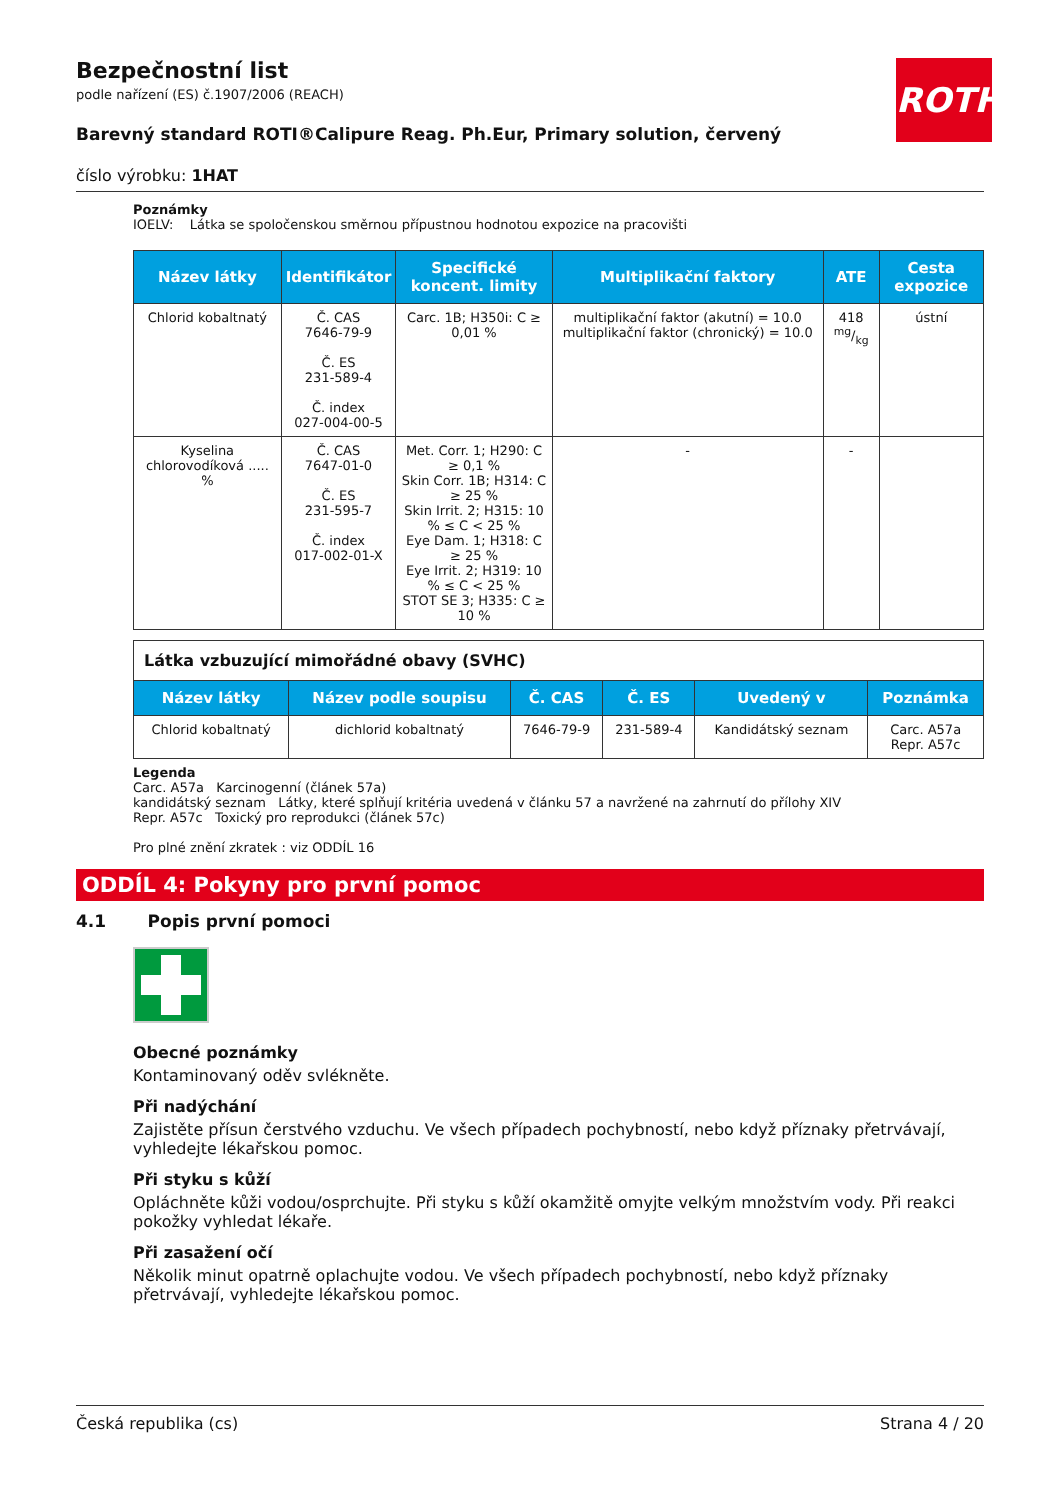ROTH
Bezpečnostní list
podle nařízení (ES) č.1907/2006 (REACH)
Barevný standard ROTI®Calipure Reag. Ph.Eur, Primary solution, červený
číslo výrobku: 1HAT
Poznámky
IOELV: Látka se spoločenskou směrnou přípustnou hodnotou expozice na pracovišti
| Název látky | Identifikátor | Specifické koncent. limity | Multiplikační faktory | ATE | Cesta expozice |
| --- | --- | --- | --- | --- | --- |
| Chlorid kobaltnatý | Č. CAS 7646-79-9 Č. ES 231-589-4 Č. index 027-004-00-5 | Carc. 1B; H350i: C ≥ 0,01 % | multiplikační faktor (akutní) = 10.0 multiplikační faktor (chronický) = 10.0 | 418 mg/kg | ústní |
| Kyselina chlorovodíková ..... % | Č. CAS 7647-01-0 Č. ES 231-595-7 Č. index 017-002-01-X | Met. Corr. 1; H290: C ≥ 0,1 % Skin Corr. 1B; H314: C ≥ 25 % Skin Irrit. 2; H315: 10 % ≤ C < 25 % Eye Dam. 1; H318: C ≥ 25 % Eye Irrit. 2; H319: 10 % ≤ C < 25 % STOT SE 3; H335: C ≥ 10 % | - | - | |
| Látka vzbuzující mimořádné obavy (SVHC) | | | | | |
| Název látky | Název podle soupisu | Č. CAS | Č. ES | Uvedený v | Poznámka |
| Chlorid kobaltnatý | dichlorid kobaltnatý | 7646-79-9 | 231-589-4 | Kandidátský seznam | Carc. A57a Repr. A57c |
Legenda
Carc. A57a Karcinogenní (článek 57a)
kandidátský seznam Látky, které splňují kritéria uvedená v článku 57 a navržené na zahrnutí do přílohy XIV
Repr. A57c Toxický pro reprodukci (článek 57c)
Pro plné znění zkratek : viz ODDÍL 16
ODDÍL 4: Pokyny pro první pomoc
4.1 Popis první pomoci
Obecné poznámky
Kontaminovaný oděv svlékněte.
Při nadýchání
Zajistěte přísun čerstvého vzduchu. Ve všech případech pochybností, nebo když příznaky přetrvávají, vyhledejte lékařskou pomoc.
Při styku s kůží
Opláchněte kůži vodou/osprchujte. Při styku s kůží okamžitě omyjte velkým množstvím vody. Při reakci pokožky vyhledat lékaře.
Při zasažení očí
Několik minut opatrně oplachujte vodou. Ve všech případech pochybností, nebo když příznaky přetrvávají, vyhledejte lékařskou pomoc.
Česká republika (cs) Strana 4 / 20